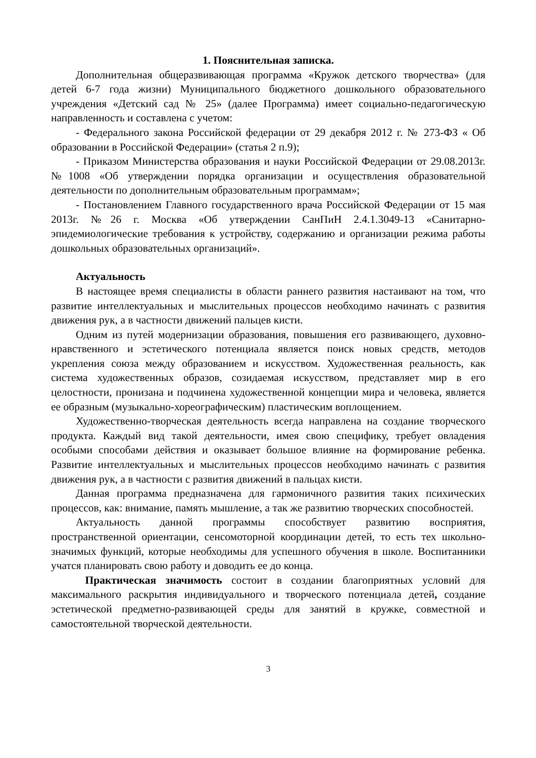1. Пояснительная записка.
Дополнительная общеразвивающая программа «Кружок детского творчества» (для детей 6-7 года жизни) Муниципального бюджетного дошкольного образовательного учреждения «Детский сад № 25» (далее Программа) имеет социально-педагогическую направленность и составлена с учетом:
- Федерального закона Российской федерации от 29 декабря 2012 г. № 273-ФЗ « Об образовании в Российской Федерации» (статья 2 п.9);
- Приказом Министерства образования и науки Российской Федерации от 29.08.2013г. №1008 «Об утверждении порядка организации и осуществления образовательной деятельности по дополнительным образовательным программам»;
- Постановлением Главного государственного врача Российской Федерации от 15 мая 2013г. №26 г. Москва «Об утверждении СанПиН 2.4.1.3049-13 «Санитарно-эпидемиологические требования к устройству, содержанию и организации режима работы дошкольных образовательных организаций».
Актуальность
В настоящее время специалисты в области раннего развития настаивают на том, что развитие интеллектуальных и мыслительных процессов необходимо начинать с развития движения рук, а в частности движений пальцев кисти.
Одним из путей модернизации образования, повышения его развивающего, духовно-нравственного и эстетического потенциала является поиск новых средств, методов укрепления союза между образованием и искусством. Художественная реальность, как система художественных образов, созидаемая искусством, представляет мир в его целостности, пронизана и подчинена художественной концепции мира и человека, является ее образным (музыкально-хореографическим) пластическим воплощением.
Художественно-творческая деятельность всегда направлена на создание творческого продукта. Каждый вид такой деятельности, имея свою специфику, требует овладения особыми способами действия и оказывает большое влияние на формирование ребенка. Развитие интеллектуальных и мыслительных процессов необходимо начинать с развития движения рук, а в частности с развития движений в пальцах кисти.
Данная программа предназначена для гармоничного развития таких психических процессов, как: внимание, память мышление, а так же развитию творческих способностей.
Актуальность данной программы способствует развитию восприятия, пространственной ориентации, сенсомоторной координации детей, то есть тех школьно-значимых функций, которые необходимы для успешного обучения в школе. Воспитанники учатся планировать свою работу и доводить ее до конца.
Практическая значимость состоит в создании благоприятных условий для максимального раскрытия индивидуального и творческого потенциала детей, создание эстетической предметно-развивающей среды для занятий в кружке, совместной и самостоятельной творческой деятельности.
3